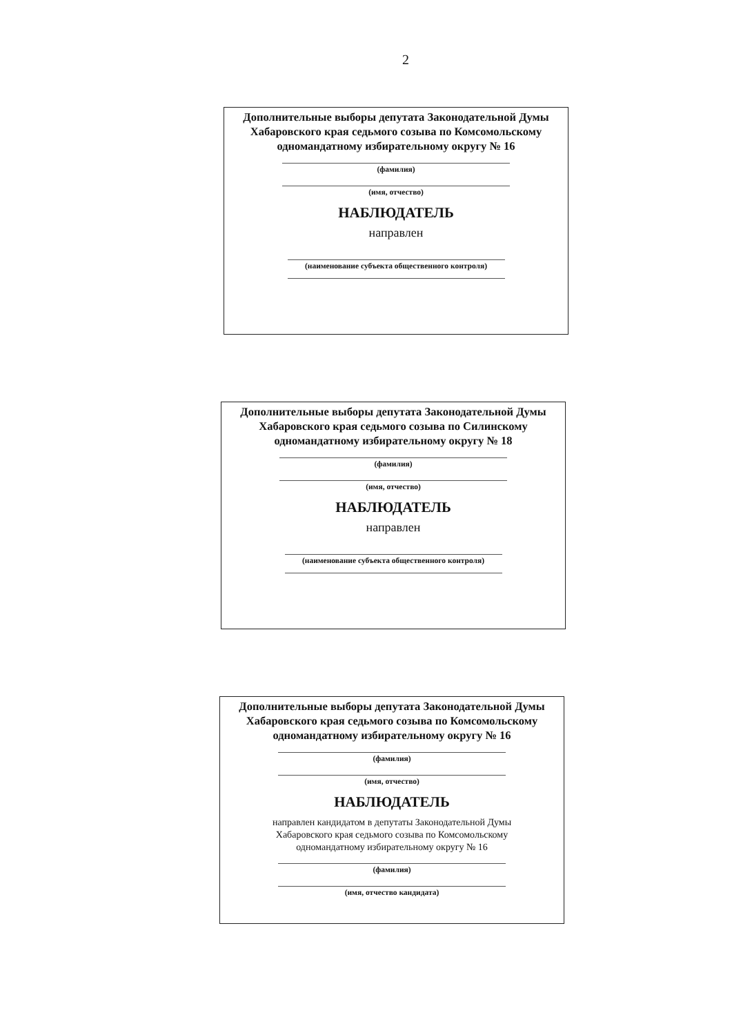2
Дополнительные выборы депутата Законодательной Думы
Хабаровского края седьмого созыва по Комсомольскому
одномандатному избирательному округу № 16
(фамилия)
(имя, отчество)
НАБЛЮДАТЕЛЬ
направлен
(наименование субъекта общественного контроля)
Дополнительные выборы депутата Законодательной Думы
Хабаровского края седьмого созыва по Силинскому
одномандатному избирательному округу № 18
(фамилия)
(имя, отчество)
НАБЛЮДАТЕЛЬ
направлен
(наименование субъекта общественного контроля)
Дополнительные выборы депутата Законодательной Думы
Хабаровского края седьмого созыва по Комсомольскому
одномандатному избирательному округу № 16
(фамилия)
(имя, отчество)
НАБЛЮДАТЕЛЬ
направлен кандидатом в депутаты Законодательной Думы
Хабаровского края седьмого созыва по Комсомольскому
одномандатному избирательному округу № 16
(фамилия)
(имя, отчество кандидата)